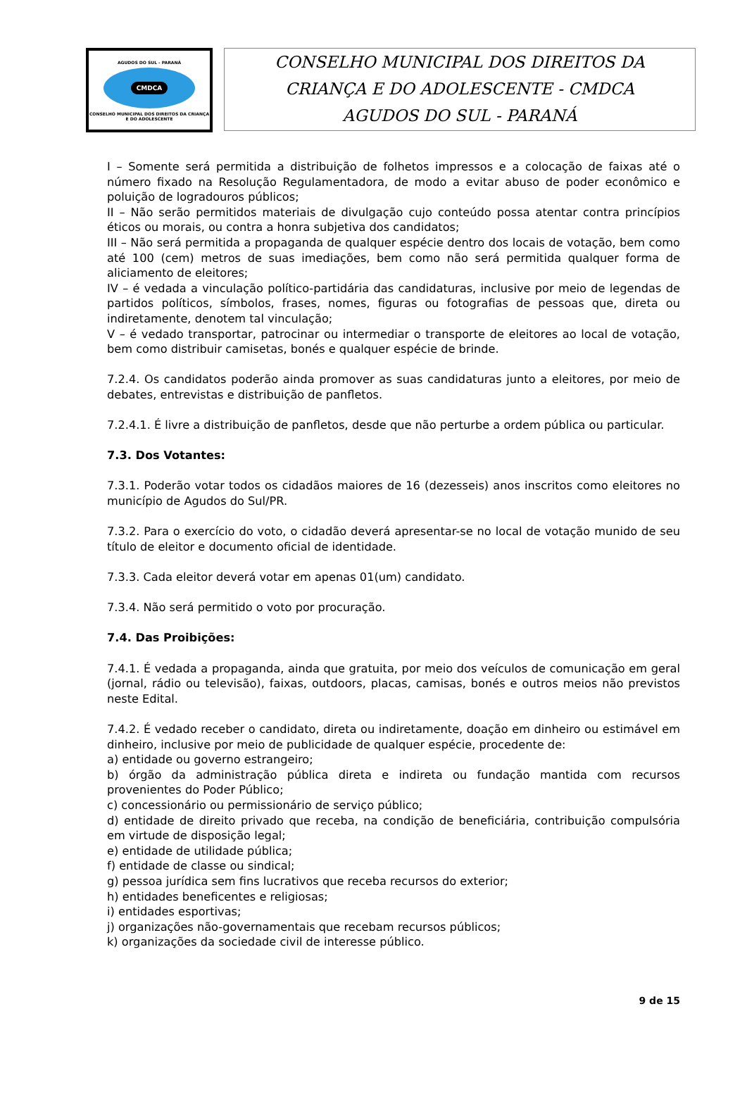AGUDOS DO SUL - PARANÁ
CMDCA
CONSELHO MUNICIPAL DOS DIREITOS DA CRIANÇA E DO ADOLESCENTE
CONSELHO MUNICIPAL DOS DIREITOS DA
CRIANÇA E DO ADOLESCENTE - CMDCA
AGUDOS DO SUL - PARANÁ
I – Somente será permitida a distribuição de folhetos impressos e a colocação de faixas até o número fixado na Resolução Regulamentadora, de modo a evitar abuso de poder econômico e poluição de logradouros públicos;
II – Não serão permitidos materiais de divulgação cujo conteúdo possa atentar contra princípios éticos ou morais, ou contra a honra subjetiva dos candidatos;
III – Não será permitida a propaganda de qualquer espécie dentro dos locais de votação, bem como até 100 (cem) metros de suas imediações, bem como não será permitida qualquer forma de aliciamento de eleitores;
IV – é vedada a vinculação político-partidária das candidaturas, inclusive por meio de legendas de partidos políticos, símbolos, frases, nomes, figuras ou fotografias de pessoas que, direta ou indiretamente, denotem tal vinculação;
V – é vedado transportar, patrocinar ou intermediar o transporte de eleitores ao local de votação, bem como distribuir camisetas, bonés e qualquer espécie de brinde.
7.2.4. Os candidatos poderão ainda promover as suas candidaturas junto a eleitores, por meio de debates, entrevistas e distribuição de panfletos.
7.2.4.1. É livre a distribuição de panfletos, desde que não perturbe a ordem pública ou particular.
7.3. Dos Votantes:
7.3.1. Poderão votar todos os cidadãos maiores de 16 (dezesseis) anos inscritos como eleitores no município de Agudos do Sul/PR.
7.3.2. Para o exercício do voto, o cidadão deverá apresentar-se no local de votação munido de seu título de eleitor e documento oficial de identidade.
7.3.3. Cada eleitor deverá votar em apenas 01(um) candidato.
7.3.4. Não será permitido o voto por procuração.
7.4. Das Proibições:
7.4.1. É vedada a propaganda, ainda que gratuita, por meio dos veículos de comunicação em geral (jornal, rádio ou televisão), faixas, outdoors, placas, camisas, bonés e outros meios não previstos neste Edital.
7.4.2. É vedado receber o candidato, direta ou indiretamente, doação em dinheiro ou estimável em dinheiro, inclusive por meio de publicidade de qualquer espécie, procedente de:
a) entidade ou governo estrangeiro;
b) órgão da administração pública direta e indireta ou fundação mantida com recursos provenientes do Poder Público;
c) concessionário ou permissionário de serviço público;
d) entidade de direito privado que receba, na condição de beneficiária, contribuição compulsória em virtude de disposição legal;
e) entidade de utilidade pública;
f) entidade de classe ou sindical;
g) pessoa jurídica sem fins lucrativos que receba recursos do exterior;
h) entidades beneficentes e religiosas;
i) entidades esportivas;
j) organizações não-governamentais que recebam recursos públicos;
k) organizações da sociedade civil de interesse público.
9 de 15